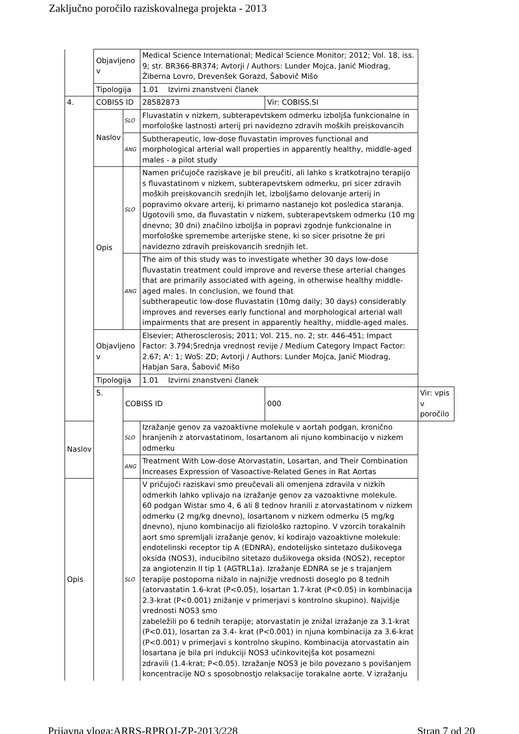Zaključno poročilo raziskovalnega projekta - 2013
| | Objavljeno v | | Medical Science International; Medical Science Monitor; 2012; Vol. 18, iss. 9; str. BR366-BR374; Avtorji / Authors: Lunder Mojca, Janić Miodrag, Žiberna Lovro, Drevenšek Gorazd, Šabovič Mišo | | |
| | Tipologija | | 1.01 Izvirni znanstveni članek | | |
| 4. | COBISS ID | | 28582873 | Vir: COBISS.SI | |
| | Naslov | SLO | Fluvastatin v nizkem, subterapevtskem odmerku izboljša funkcionalne in morfološke lastnosti arterij pri navidezno zdravih moških preiskovancih | | |
| | | ANG | Subtherapeutic, low-dose fluvastatin improves functional and morphological arterial wall properties in apparently healthy, middle-aged males - a pilot study | | |
| | Opis | SLO | Namen pričujoče raziskave je bil preučiti, ali lahko s kratkotrajno terapijo s fluvastatinom v nizkem, subterapevtskem odmerku, pri sicer zdravih moških preiskovancih srednjih let, izboljšamo delovanje arterij in popravimo okvare arterij, ki primarno nastanejo kot posledica staranja. Ugotovili smo, da fluvastatin v nizkem, subterapevtskem odmerku (10 mg dnevno; 30 dni) značilno izboljša in popravi zgodnje funkcionalne in morfološke spremembe arterijske stene, ki so sicer prisotne že pri navidezno zdravih preiskovancih srednjih let. | | |
| | | ANG | The aim of this study was to investigate whether 30 days low-dose fluvastatin treatment could improve and reverse these arterial changes that are primarily associated with ageing, in otherwise healthy middle-aged males. In conclusion, we found that subtherapeutic low-dose fluvastatin (10mg daily; 30 days) considerably improves and reverses early functional and morphological arterial wall impairments that are present in apparently healthy, middle-aged males. | | |
| | Objavljeno v | | Elsevier; Atherosclerosis; 2011; Vol. 215, no. 2; str. 446-451; Impact Factor: 3.794;Srednja vrednost revije / Medium Category Impact Factor: 2.67; A': 1; WoS: ZD; Avtorji / Authors: Lunder Mojca, Janić Miodrag, Habjan Sara, Šabovič Mišo | | |
| | Tipologija | | 1.01 Izvirni znanstveni članek | | |
| | 5. | COBISS ID | | 000 | Vir: vpis v poročilo |
| Naslov | | SLO | Izražanje genov za vazoaktivne molekule v aortah podgan, kronično hranjenih z atorvastatinom, losartanom ali njuno kombinacijo v nizkem odmerku | | |
| | | ANG | Treatment With Low-dose Atorvastatin, Losartan, and Their Combination Increases Expression of Vasoactive-Related Genes in Rat Aortas | | |
| Opis | | SLO | V pričujoči raziskavi smo preučevali ali omenjena zdravila v nizkih odmerkih lahko vplivajo na izražanje genov za vazoaktivne molekule. 60 podgan Wistar smo 4, 6 ali 8 tednov hranili z atorvastatinom v nizkem odmerku (2 mg/kg dnevno), losartanom v nizkem odmerku (5 mg/kg dnevno), njuno kombinacijo ali fiziološko raztopino. V vzorcih torakalnih aort smo spremljali izražanje genov, ki kodirajo vazoaktivne molekule: endotelinski receptor tip A (EDNRA), endotelijsko sintetazo dušikovega oksida (NOS3), inducibilno sitetazo dušikovega oksida (NOS2), receptor za angiotenzin II tip 1 (AGTRL1a). Izražanje EDNRA se je s trajanjem terapije postopoma nižalo in najnižje vrednosti doseglo po 8 tednih (atorvastatin 1.6-krat (P<0.05), losartan 1.7-krat (P<0.05) in kombinacija 2.3-krat (P<0.001) znižanje v primerjavi s kontrolno skupino). Najvišje vrednosti NOS3 smo zabeležili po 6 tednih terapije; atorvastatin je znižal izražanje za 3.1-krat (P<0.01), losartan za 3.4- krat (P<0.001) in njuna kombinacija za 3.6-krat (P<0.001) v primerjavi s kontrolno skupino. Kombinacija atorvastatin ain losartana je bila pri indukciji NOS3 učinkovitejša kot posamezni zdravili (1.4-krat; P<0.05). Izražanje NOS3 je bilo povezano s povišanjem koncentracije NO s sposobnostjo relaksacije torakalne aorte. V izražanju | | |
Prijavna vloga:ARRS-RPROJ-ZP-2013/228 Stran 7 od 20